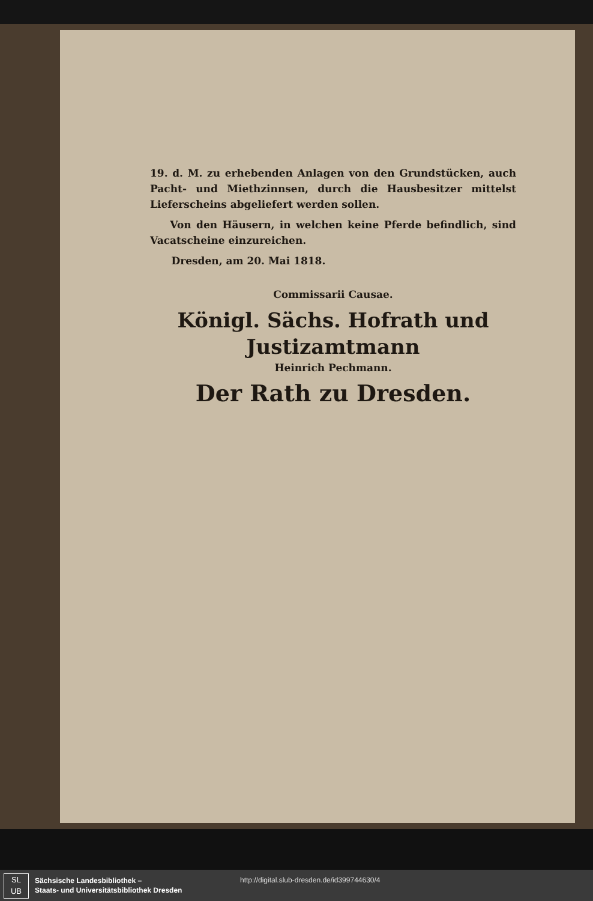19. d. M. zu erhebenden Anlagen von den Grundstücken, auch Pacht- und Miethzinnsen, durch die Hausbesitzer mittelst Lieferscheins abgeliefert werden sollen.
Von den Häusern, in welchen keine Pferde befindlich, sind Vacatscheine einzureichen.
Dresden, am 20. Mai 1818.
Commissarii Causae.
Königl. Sächs. Hofrath und Justizamtmann
Heinrich Pechmann.
Der Rath zu Dresden.
SL
UB
Sächsische Landesbibliothek –
Staats- und Universitätsbibliothek Dresden
http://digital.slub-dresden.de/id399744630/4